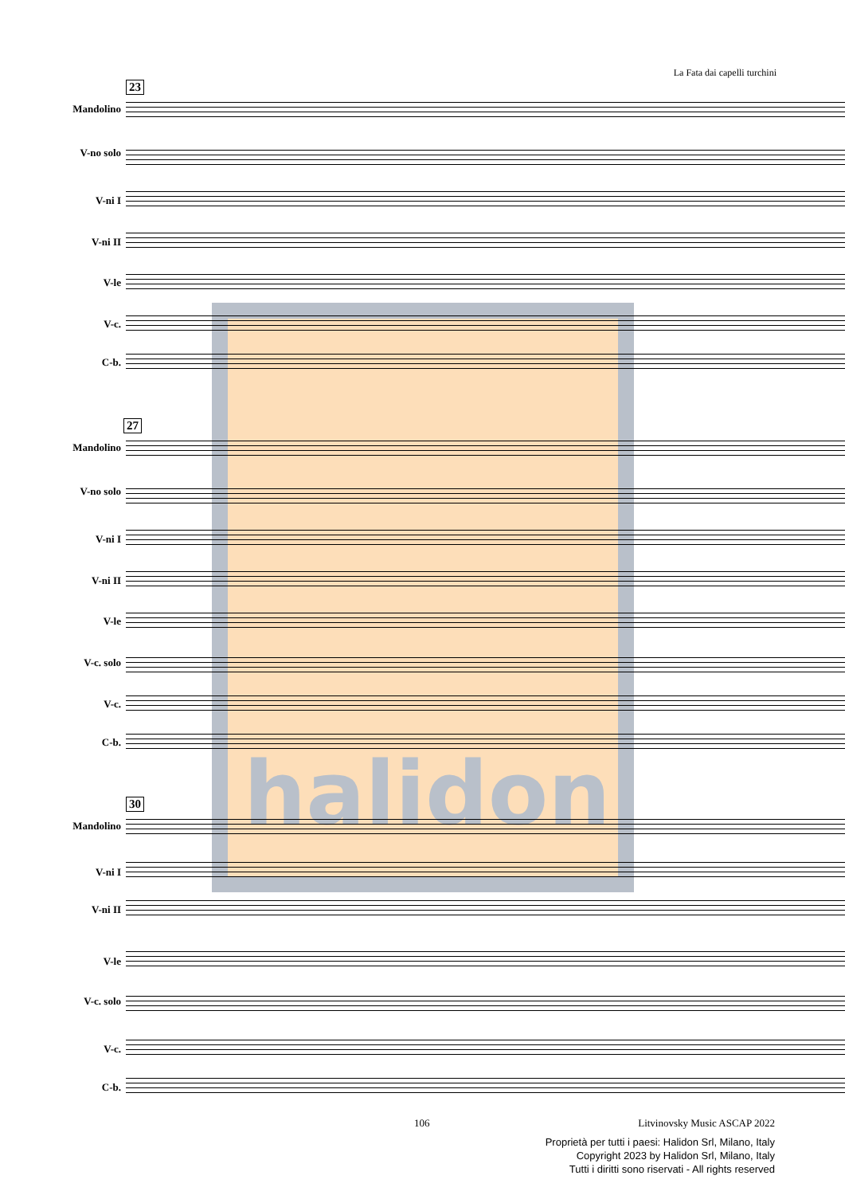La Fata dai capelli turchini
halidon
23
Mandolino
V-no solo
V-ni I
V-ni II
V-le
V-c.
C-b.
27
Mandolino
V-no solo
V-ni I
V-ni II
V-le
V-c. solo
V-c.
C-b.
30
Mandolino
V-ni I
V-ni II
V-le
V-c. solo
V-c.
C-b.
106 Litvinovsky Music ASCAP 2022
Proprietà per tutti i paesi: Halidon Srl, Milano, Italy
Copyright 2023 by Halidon Srl, Milano, Italy
Tutti i diritti sono riservati - All rights reserved